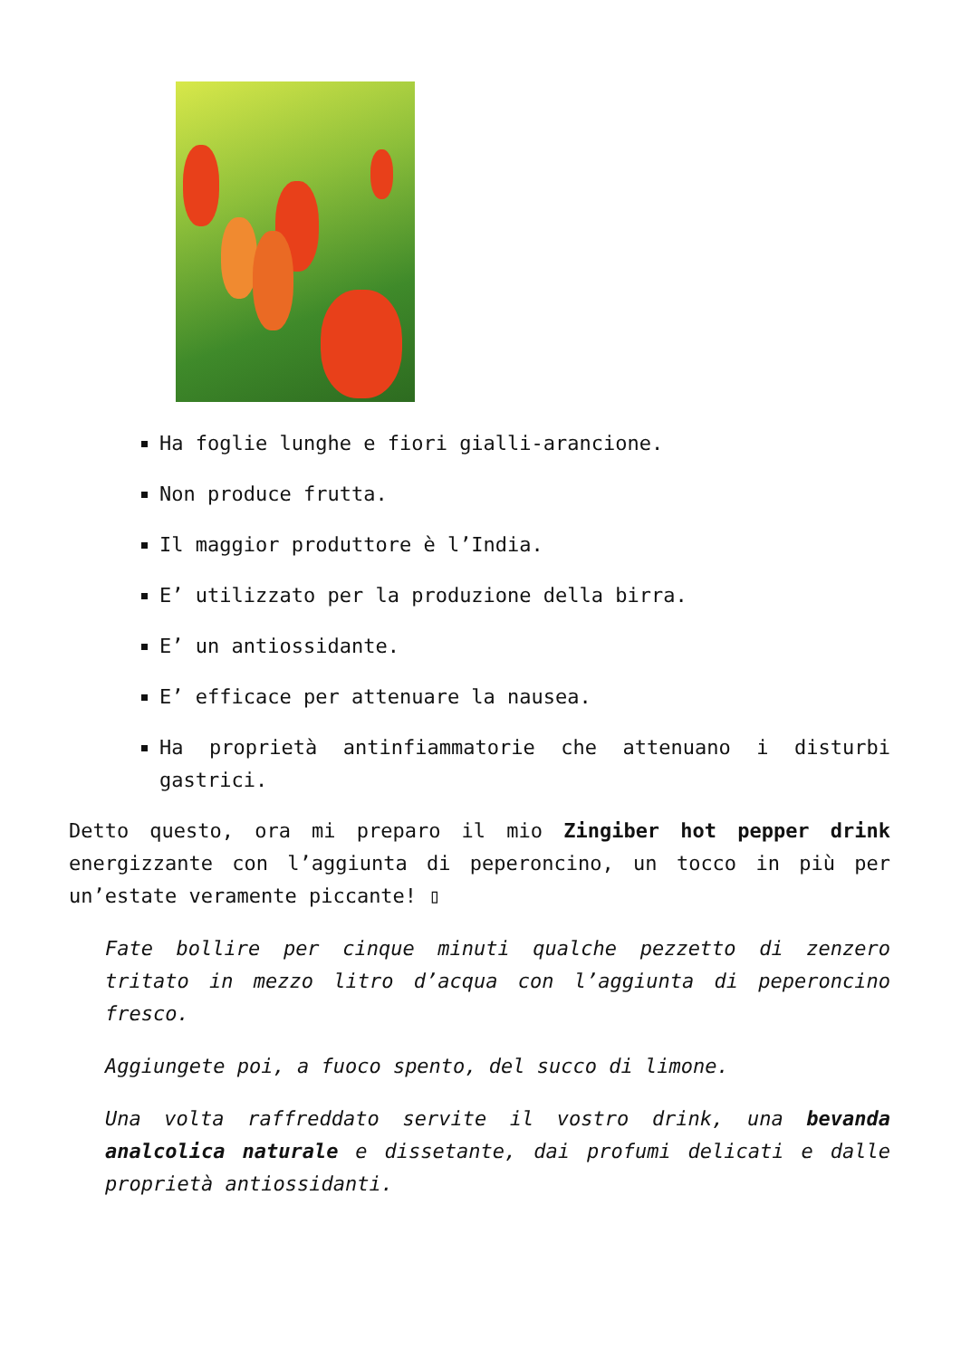Ha foglie lunghe e fiori gialli-arancione.
Non produce frutta.
Il maggior produttore è l’India.
E’ utilizzato per la produzione della birra.
E’ un antiossidante.
E’ efficace per attenuare la nausea.
Ha proprietà antinfiammatorie che attenuano i disturbi gastrici.
Detto questo, ora mi preparo il mio Zingiber hot pepper drink energizzante con l’aggiunta di peperoncino, un tocco in più per un’estate veramente piccante! ▯
Fate bollire per cinque minuti qualche pezzetto di zenzero tritato in mezzo litro d’acqua con l’aggiunta di peperoncino fresco.
Aggiungete poi, a fuoco spento, del succo di limone.
Una volta raffreddato servite il vostro drink, una bevanda analcolica naturale e dissetante, dai profumi delicati e dalle proprietà antiossidanti.